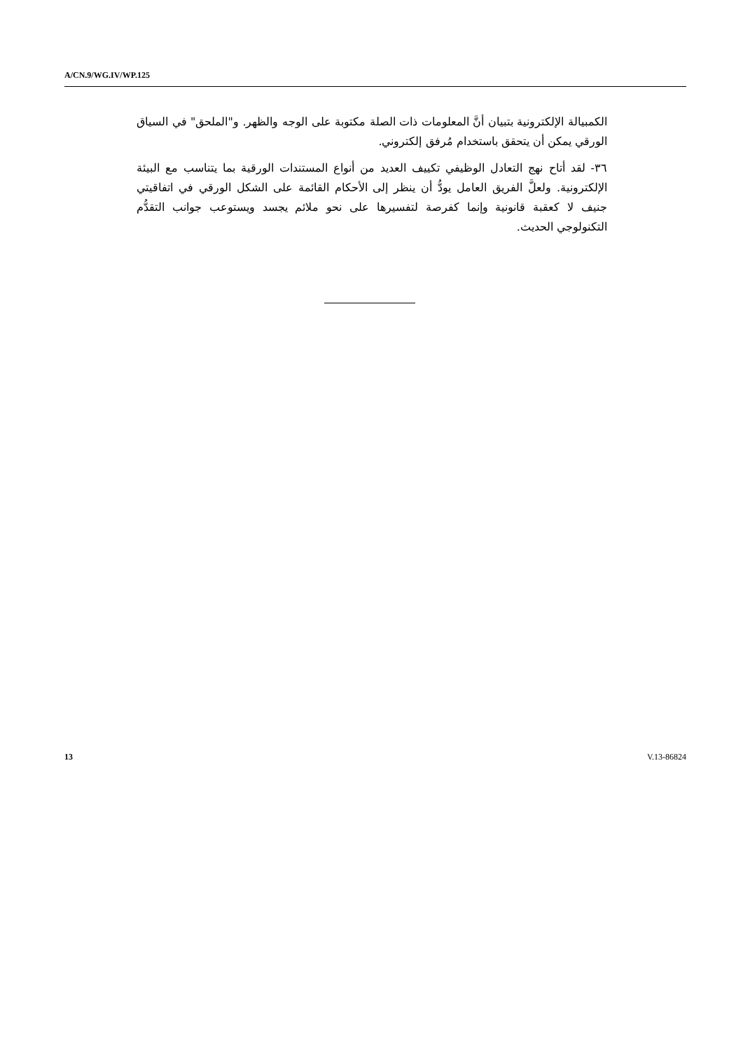A/CN.9/WG.IV/WP.125
الكمبيالة الإلكترونية بتبيان أنَّ المعلومات ذات الصلة مكتوبة على الوجه والظهر. و"الملحق" في السياق الورقي يمكن أن يتحقق باستخدام مُرفق إلكتروني.
٣٦- لقد أتاح نهج التعادل الوظيفي تكييف العديد من أنواع المستندات الورقية بما يتناسب مع البيئة الإلكترونية. ولعلَّ الفريق العامل يودُّ أن ينظر إلى الأحكام القائمة على الشكل الورقي في اتفاقيتي جنيف لا كعقبة قانونية وإنما كفرصة لتفسيرها على نحو ملائم يجسد ويستوعب جوانب التقدُّم التكنولوجي الحديث.
13 V.13-86824